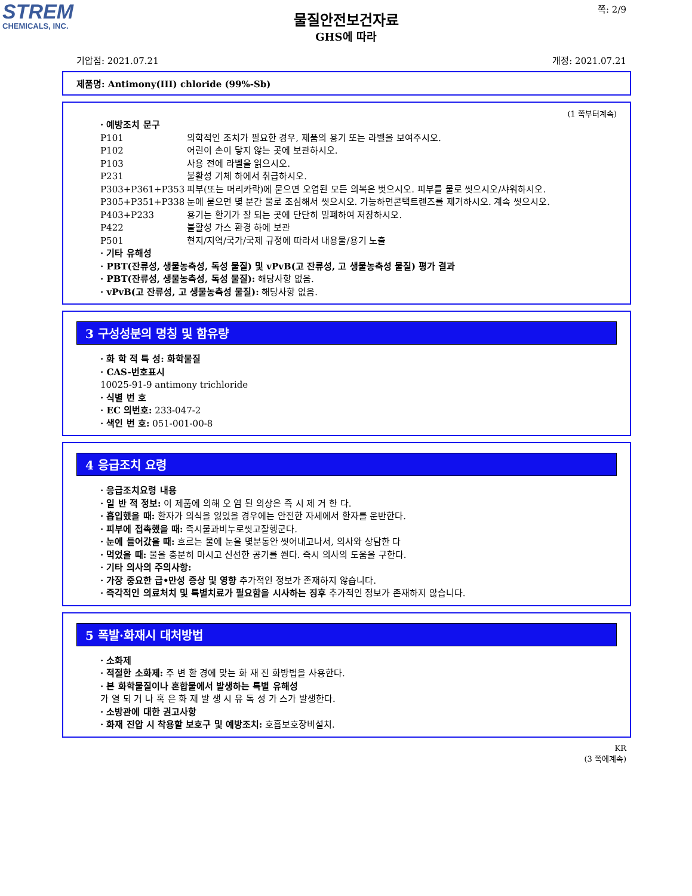STREM
CHEMICALS, INC.
쪽: 2/9
물질안전보건자료
GHS에 따라
기압점: 2021.07.21 개정: 2021.07.21
제품명: Antimony(III) chloride (99%-Sb)
(1 쪽부터계속)
· 예방조치 문구
P101 의학적인 조치가 필요한 경우, 제품의 용기 또는 라벨을 보여주시오.
P102 어린이 손이 닿지 않는 곳에 보관하시오.
P103 사용 전에 라벨을 읽으시오.
P231 불활성 기체 하에서 취급하시오.
P303+P361+P353 피부(또는 머리카락)에 묻으면 오염된 모든 의복은 벗으시오. 피부를 물로 씻으시오/샤워하시오.
P305+P351+P338 눈에 묻으면 몇 분간 물로 조심해서 씻으시오. 가능하면콘택트렌즈를 제거하시오. 계속 씻으시오.
P403+P233 용기는 환기가 잘 되는 곳에 단단히 밀폐하여 저장하시오.
P422 불활성 가스 환경 하에 보관
P501 현지/지역/국가/국제 규정에 따라서 내용물/용기 노출
· 기타 유해성
· PBT(잔류성, 생물농축성, 독성 물질) 및 vPvB(고 잔류성, 고 생물농축성 물질) 평가 결과
· PBT(잔류성, 생물농축성, 독성 물질): 해당사항 없음.
· vPvB(고 잔류성, 고 생물농축성 물질): 해당사항 없음.
3 구성성분의 명칭 및 함유량
· 화 학 적 특 성: 화학물질
· CAS-번호표시
10025-91-9 antimony trichloride
· 식별 번 호
· EC 의번호: 233-047-2
· 색인 번 호: 051-001-00-8
4 응급조치 요령
· 응급조치요령 내용
· 일 반 적 정보: 이 제품에 의해 오 염 된 의상은 즉 시 제 거 한 다.
· 흡입했을 때: 환자가 의식을 잃었을 경우에는 안전한 자세에서 환자를 운반한다.
· 피부에 접촉했을 때: 즉시물과비누로씻고잘헹군다.
· 눈에 들어갔을 때: 흐르는 물에 눈을 몇분동안 씻어내고나서, 의사와 상담한 다
· 먹었을 때: 물을 충분히 마시고 신선한 공기를 쐰다. 즉시 의사의 도움을 구한다.
· 기타 의사의 주의사항:
· 가장 중요한 급•만성 증상 및 영향 추가적인 정보가 존재하지 않습니다.
· 즉각적인 의료처치 및 특별치료가 필요함을 시사하는 징후 추가적인 정보가 존재하지 않습니다.
5 폭발·화재시 대처방법
· 소화제
· 적절한 소화제: 주 변 환 경에 맞는 화 재 진 화방법을 사용한다.
· 본 화학물질이나 혼합물에서 발생하는 특별 유해성
가 열 되 거 나 혹 은 화 재 발 생 시 유 독 성 가 스가 발생한다.
· 소방관에 대한 권고사항
· 화재 진압 시 착용할 보호구 및 예방조치: 호흡보호장비설치.
KR
(3 쪽에계속)